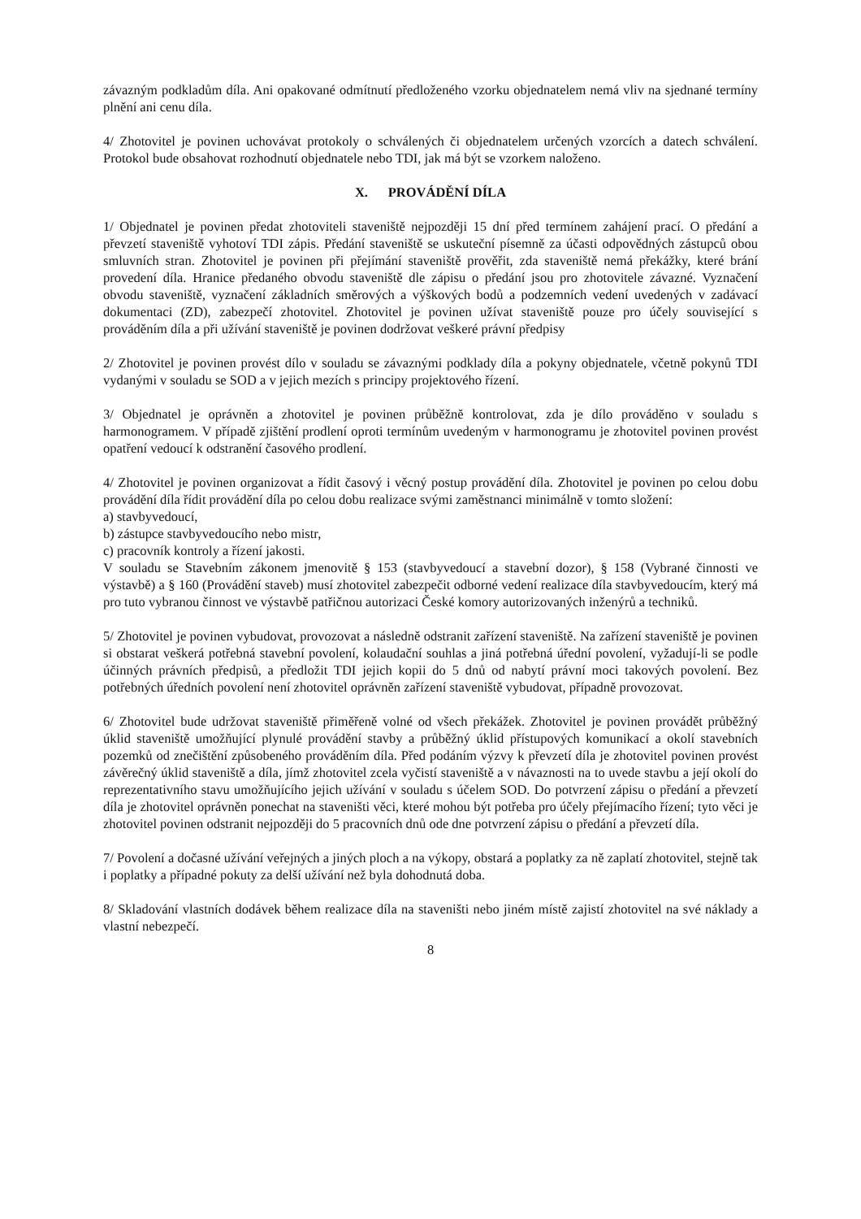závazným podkladům díla. Ani opakované odmítnutí předloženého vzorku objednatelem nemá vliv na sjednané termíny plnění ani cenu díla.
4/ Zhotovitel je povinen uchovávat protokoly o schválených či objednatelem určených vzorcích a datech schválení. Protokol bude obsahovat rozhodnutí objednatele nebo TDI, jak má být se vzorkem naloženo.
X. PROVÁDĚNÍ DÍLA
1/ Objednatel je povinen předat zhotoviteli staveniště nejpozději 15 dní před termínem zahájení prací. O předání a převzetí staveniště vyhotoví TDI zápis. Předání staveniště se uskuteční písemně za účasti odpovědných zástupců obou smluvních stran. Zhotovitel je povinen při přejímání staveniště prověřit, zda staveniště nemá překážky, které brání provedení díla. Hranice předaného obvodu staveniště dle zápisu o předání jsou pro zhotovitele závazné. Vyznačení obvodu staveniště, vyznačení základních směrových a výškových bodů a podzemních vedení uvedených v zadávací dokumentaci (ZD), zabezpečí zhotovitel. Zhotovitel je povinen užívat staveniště pouze pro účely související s prováděním díla a při užívání staveniště je povinen dodržovat veškeré právní předpisy
2/ Zhotovitel je povinen provést dílo v souladu se závaznými podklady díla a pokyny objednatele, včetně pokynů TDI vydanými v souladu se SOD a v jejich mezích s principy projektového řízení.
3/ Objednatel je oprávněn a zhotovitel je povinen průběžně kontrolovat, zda je dílo prováděno v souladu s harmonogramem. V případě zjištění prodlení oproti termínům uvedeným v harmonogramu je zhotovitel povinen provést opatření vedoucí k odstranění časového prodlení.
4/ Zhotovitel je povinen organizovat a řídit časový i věcný postup provádění díla. Zhotovitel je povinen po celou dobu provádění díla řídit provádění díla po celou dobu realizace svými zaměstnanci minimálně v tomto složení:
a) stavbyvedoucí,
b) zástupce stavbyvedoucího nebo mistr,
c) pracovník kontroly a řízení jakosti.
V souladu se Stavebním zákonem jmenovitě § 153 (stavbyvedoucí a stavební dozor), § 158 (Vybrané činnosti ve výstavbě) a § 160 (Provádění staveb) musí zhotovitel zabezpečit odborné vedení realizace díla stavbyvedoucím, který má pro tuto vybranou činnost ve výstavbě patřičnou autorizaci České komory autorizovaných inženýrů a techniků.
5/ Zhotovitel je povinen vybudovat, provozovat a následně odstranit zařízení staveniště. Na zařízení staveniště je povinen si obstarat veškerá potřebná stavební povolení, kolaudační souhlas a jiná potřebná úřední povolení, vyžadují-li se podle účinných právních předpisů, a předložit TDI jejich kopii do 5 dnů od nabytí právní moci takových povolení. Bez potřebných úředních povolení není zhotovitel oprávněn zařízení staveniště vybudovat, případně provozovat.
6/ Zhotovitel bude udržovat staveniště přiměřeně volné od všech překážek. Zhotovitel je povinen provádět průběžný úklid staveniště umožňující plynulé provádění stavby a průběžný úklid přístupových komunikací a okolí stavebních pozemků od znečištění způsobeného prováděním díla. Před podáním výzvy k převzetí díla je zhotovitel povinen provést závěrečný úklid staveniště a díla, jímž zhotovitel zcela vyčistí staveniště a v návaznosti na to uvede stavbu a její okolí do reprezentativního stavu umožňujícího jejich užívání v souladu s účelem SOD. Do potvrzení zápisu o předání a převzetí díla je zhotovitel oprávněn ponechat na staveništi věci, které mohou být potřeba pro účely přejímacího řízení; tyto věci je zhotovitel povinen odstranit nejpozději do 5 pracovních dnů ode dne potvrzení zápisu o předání a převzetí díla.
7/ Povolení a dočasné užívání veřejných a jiných ploch a na výkopy, obstará a poplatky za ně zaplatí zhotovitel, stejně tak i poplatky a případné pokuty za delší užívání než byla dohodnutá doba.
8/ Skladování vlastních dodávek během realizace díla na staveništi nebo jiném místě zajistí zhotovitel na své náklady a vlastní nebezpečí.
8